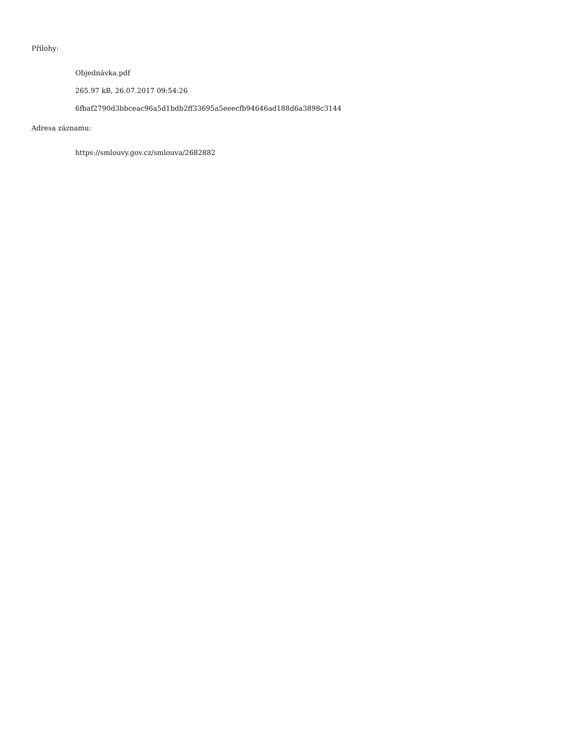Přílohy:
Objednávka.pdf
265.97 kB, 26.07.2017 09:54:26
6fbaf2790d3bbceac96a5d1bdb2ff33695a5eeecfb94646ad188d6a3898c3144
Adresa záznamu:
https://smlouvy.gov.cz/smlouva/2682882